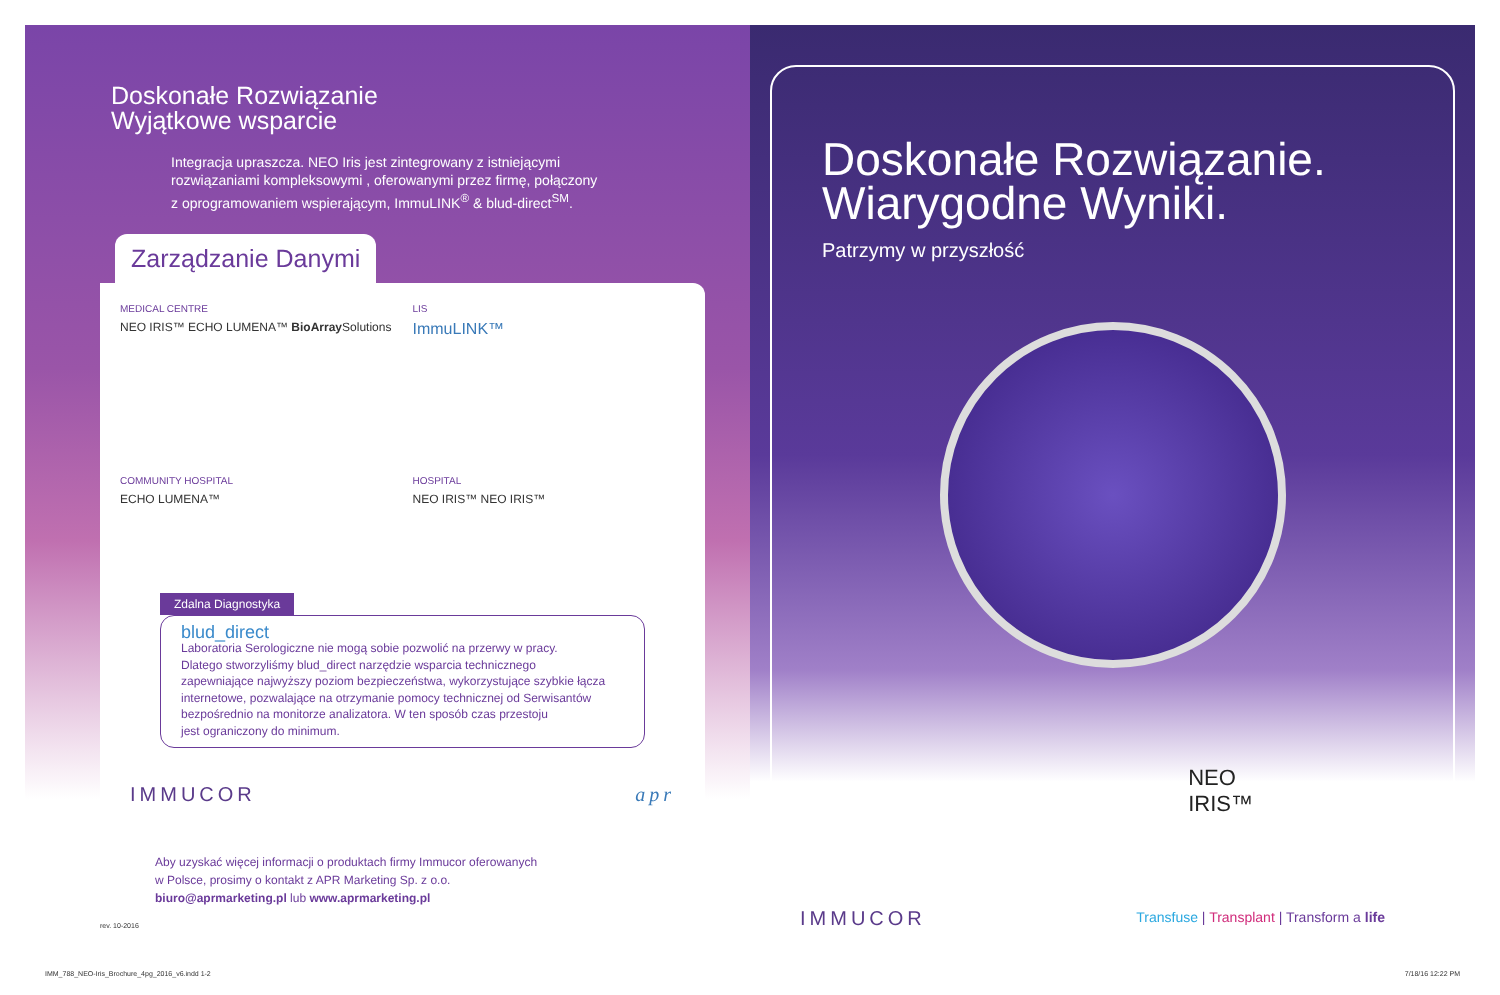Doskonałe Rozwiązanie
Wyjątkowe wsparcie
Integracja upraszcza. NEO Iris jest zintegrowany z istniejącymi
rozwiązaniami kompleksowymi , oferowanymi przez firmę, połączony
z oprogramowaniem wspierającym, ImmuLINK<sup>®</sup> & blud-direct<sup>SM</sup>.
Zarządzanie Danymi
MEDICAL CENTRE
NEO IRIS™ ECHO LUMENA™ BioArray Solutions
LIS
ImmuLINK™
COMMUNITY HOSPITAL
ECHO LUMENA™
HOSPITAL
NEO IRIS™ NEO IRIS™
Zdalna Diagnostyka
blud_direct
Laboratoria Serologiczne nie mogą sobie pozwolić na przerwy w pracy.
Dlatego stworzyliśmy blud_direct narzędzie wsparcia technicznego
zapewniające najwyższy poziom bezpieczeństwa, wykorzystujące szybkie łącza
internetowe, pozwalające na otrzymanie pomocy technicznej od Serwisantów
bezpośrednio na monitorze analizatora. W ten sposób czas przestoju
jest ograniczony do minimum.
IMMUCOR apr
Aby uzyskać więcej informacji o produktach firmy Immucor oferowanych
w Polsce, prosimy o kontakt z APR Marketing Sp. z o.o.
biuro@aprmarketing.pl lub www.aprmarketing.pl
rev. 10-2016
Doskonałe Rozwiązanie.
Wiarygodne Wyniki.
Patrzymy w przyszłość
NEO
IRIS™
IMMUCOR
Transfuse | Transplant | Transform a life
IMM_788_NEO-Iris_Brochure_4pg_2016_v6.indd 1-2
7/18/16 12:22 PM